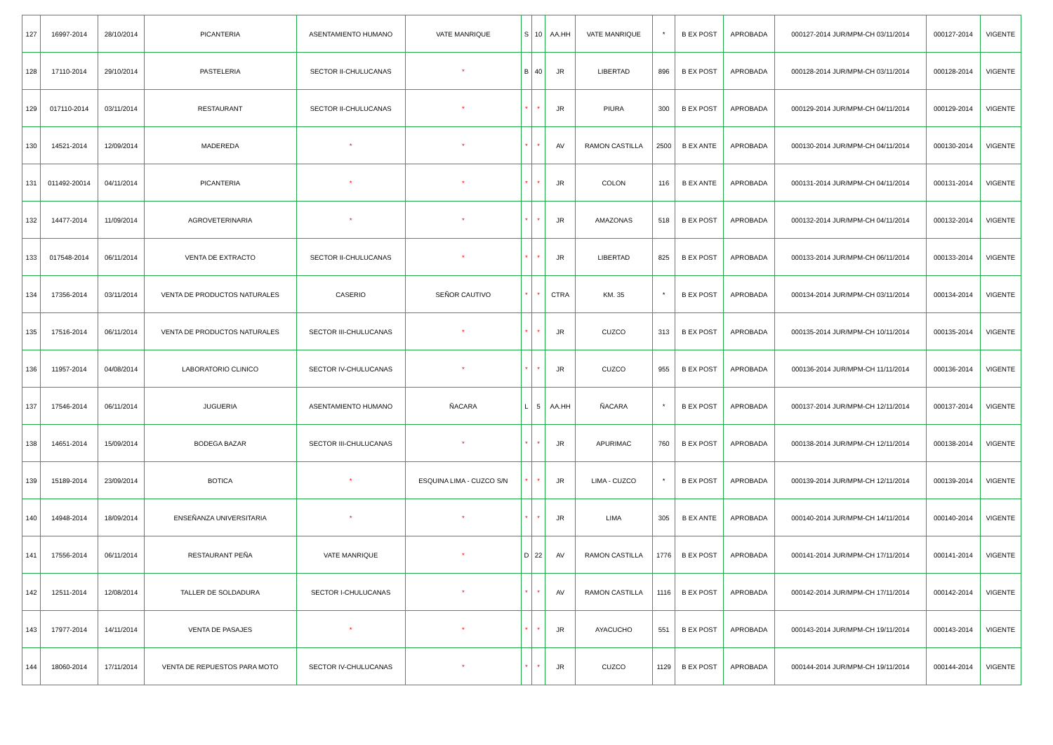| 127 | 16997-2014 | 28/10/2014 | PICANTERIA | ASENTAMIENTO HUMANO | VATE MANRIQUE | S | 10 | AA.HH | VATE MANRIQUE | * | B EX POST | APROBADA | 000127-2014 JUR/MPM-CH 03/11/2014 | 000127-2014 | VIGENTE |
| 128 | 17110-2014 | 29/10/2014 | PASTELERIA | SECTOR II-CHULUCANAS | * | B | 40 | JR | LIBERTAD | 896 | B EX POST | APROBADA | 000128-2014 JUR/MPM-CH 03/11/2014 | 000128-2014 | VIGENTE |
| 129 | 017110-2014 | 03/11/2014 | RESTAURANT | SECTOR II-CHULUCANAS | * | * | * | JR | PIURA | 300 | B EX POST | APROBADA | 000129-2014 JUR/MPM-CH 04/11/2014 | 000129-2014 | VIGENTE |
| 130 | 14521-2014 | 12/09/2014 | MADEREDA | * | * | * | * | AV | RAMON CASTILLA | 2500 | B EX ANTE | APROBADA | 000130-2014 JUR/MPM-CH 04/11/2014 | 000130-2014 | VIGENTE |
| 131 | 011492-20014 | 04/11/2014 | PICANTERIA | * | * | * | * | JR | COLON | 116 | B EX ANTE | APROBADA | 000131-2014 JUR/MPM-CH 04/11/2014 | 000131-2014 | VIGENTE |
| 132 | 14477-2014 | 11/09/2014 | AGROVETERINARIA | * | * | * | * | JR | AMAZONAS | 518 | B EX POST | APROBADA | 000132-2014 JUR/MPM-CH 04/11/2014 | 000132-2014 | VIGENTE |
| 133 | 017548-2014 | 06/11/2014 | VENTA DE EXTRACTO | SECTOR II-CHULUCANAS | * | * | * | JR | LIBERTAD | 825 | B EX POST | APROBADA | 000133-2014 JUR/MPM-CH 06/11/2014 | 000133-2014 | VIGENTE |
| 134 | 17356-2014 | 03/11/2014 | VENTA DE PRODUCTOS NATURALES | CASERIO | SEÑOR CAUTIVO | * | * | CTRA | KM. 35 | * | B EX POST | APROBADA | 000134-2014 JUR/MPM-CH 03/11/2014 | 000134-2014 | VIGENTE |
| 135 | 17516-2014 | 06/11/2014 | VENTA DE PRODUCTOS NATURALES | SECTOR III-CHULUCANAS | * | * | * | JR | CUZCO | 313 | B EX POST | APROBADA | 000135-2014 JUR/MPM-CH 10/11/2014 | 000135-2014 | VIGENTE |
| 136 | 11957-2014 | 04/08/2014 | LABORATORIO CLINICO | SECTOR IV-CHULUCANAS | * | * | * | JR | CUZCO | 955 | B EX POST | APROBADA | 000136-2014 JUR/MPM-CH 11/11/2014 | 000136-2014 | VIGENTE |
| 137 | 17546-2014 | 06/11/2014 | JUGUERIA | ASENTAMIENTO HUMANO | ÑACARA | L | 5 | AA.HH | ÑACARA | * | B EX POST | APROBADA | 000137-2014 JUR/MPM-CH 12/11/2014 | 000137-2014 | VIGENTE |
| 138 | 14651-2014 | 15/09/2014 | BODEGA BAZAR | SECTOR III-CHULUCANAS | * | * | * | JR | APURIMAC | 760 | B EX POST | APROBADA | 000138-2014 JUR/MPM-CH 12/11/2014 | 000138-2014 | VIGENTE |
| 139 | 15189-2014 | 23/09/2014 | BOTICA | * | ESQUINA LIMA - CUZCO S/N | * | * | JR | LIMA - CUZCO | * | B EX POST | APROBADA | 000139-2014 JUR/MPM-CH 12/11/2014 | 000139-2014 | VIGENTE |
| 140 | 14948-2014 | 18/09/2014 | ENSEÑANZA UNIVERSITARIA | * | * | * | * | JR | LIMA | 305 | B EX ANTE | APROBADA | 000140-2014 JUR/MPM-CH 14/11/2014 | 000140-2014 | VIGENTE |
| 141 | 17556-2014 | 06/11/2014 | RESTAURANT PEÑA | VATE MANRIQUE | * | D | 22 | AV | RAMON CASTILLA | 1776 | B EX POST | APROBADA | 000141-2014 JUR/MPM-CH 17/11/2014 | 000141-2014 | VIGENTE |
| 142 | 12511-2014 | 12/08/2014 | TALLER DE SOLDADURA | SECTOR I-CHULUCANAS | * | * | * | AV | RAMON CASTILLA | 1116 | B EX POST | APROBADA | 000142-2014 JUR/MPM-CH 17/11/2014 | 000142-2014 | VIGENTE |
| 143 | 17977-2014 | 14/11/2014 | VENTA DE PASAJES | * | * | * | * | JR | AYACUCHO | 551 | B EX POST | APROBADA | 000143-2014 JUR/MPM-CH 19/11/2014 | 000143-2014 | VIGENTE |
| 144 | 18060-2014 | 17/11/2014 | VENTA DE REPUESTOS PARA MOTO | SECTOR IV-CHULUCANAS | * | * | * | JR | CUZCO | 1129 | B EX POST | APROBADA | 000144-2014 JUR/MPM-CH 19/11/2014 | 000144-2014 | VIGENTE |